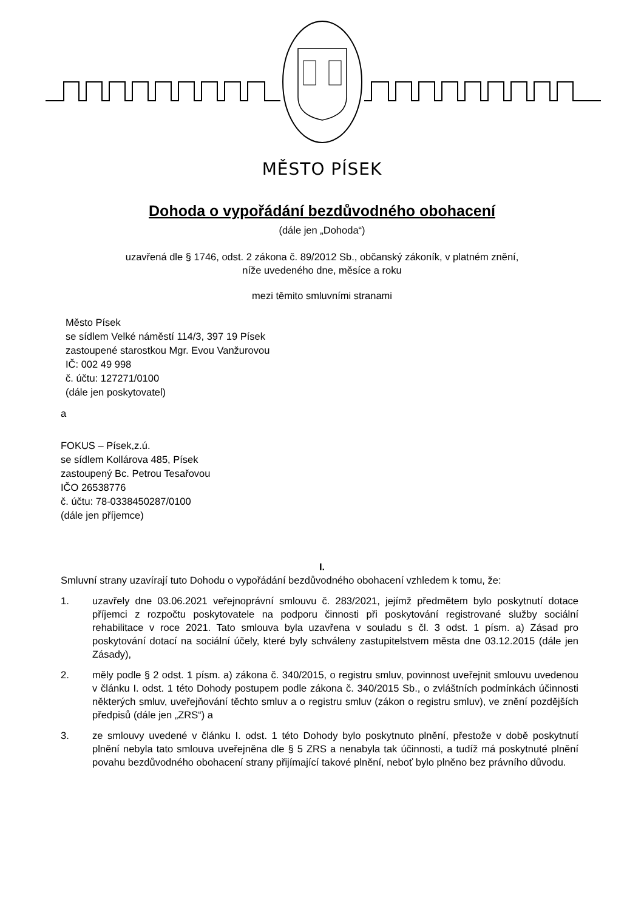MĚSTO PÍSEK
Dohoda o vypořádání bezdůvodného obohacení
(dále jen „Dohoda“)
uzavřená dle § 1746, odst. 2 zákona č. 89/2012 Sb., občanský zákoník, v platném znění,
níže uvedeného dne, měsíce a roku
mezi těmito smluvními stranami
Město Písek
se sídlem Velké náměstí 114/3, 397 19 Písek
zastoupené starostkou Mgr. Evou Vanžurovou
IČ: 002 49 998
č. účtu: 127271/0100
(dále jen poskytovatel)
a
FOKUS – Písek,z.ú.
se sídlem Kollárova 485, Písek
zastoupený Bc. Petrou Tesařovou
IČO 26538776
č. účtu: 78-0338450287/0100
(dále jen příjemce)
I.
Smluvní strany uzavírají tuto Dohodu o vypořádání bezdůvodného obohacení vzhledem k tomu, že:
1. uzavřely dne 03.06.2021 veřejnoprávní smlouvu č. 283/2021, jejímž předmětem bylo poskytnutí dotace příjemci z rozpočtu poskytovatele na podporu činnosti při poskytování registrované služby sociální rehabilitace v roce 2021. Tato smlouva byla uzavřena v souladu s čl. 3 odst. 1 písm. a) Zásad pro poskytování dotací na sociální účely, které byly schváleny zastupitelstvem města dne 03.12.2015 (dále jen Zásady),
2. měly podle § 2 odst. 1 písm. a) zákona č. 340/2015, o registru smluv, povinnost uveřejnit smlouvu uvedenou v článku I. odst. 1 této Dohody postupem podle zákona č. 340/2015 Sb., o zvláštních podmínkách účinnosti některých smluv, uveřejňování těchto smluv a o registru smluv (zákon o registru smluv), ve znění pozdějších předpisů (dále jen „ZRS“) a
3. ze smlouvy uvedené v článku I. odst. 1 této Dohody bylo poskytnuto plnění, přestože v době poskytnutí plnění nebyla tato smlouva uveřejněna dle § 5 ZRS a nenabyla tak účinnosti, a tudíž má poskytnuté plnění povahu bezdůvodného obohacení strany přijímající takové plnění, neboť bylo plněno bez právního důvodu.